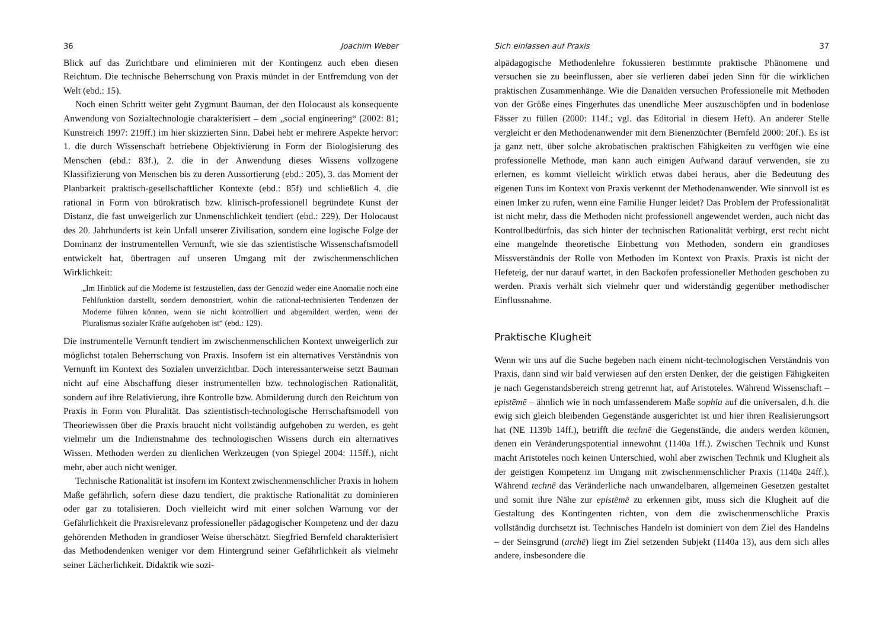36 Joachim Weber
Blick auf das Zurichtbare und eliminieren mit der Kontingenz auch eben diesen Reichtum. Die technische Beherrschung von Praxis mündet in der Entfremdung von der Welt (ebd.: 15).
Noch einen Schritt weiter geht Zygmunt Bauman, der den Holocaust als konsequente Anwendung von Sozialtechnologie charakterisiert – dem „social engineering“ (2002: 81; Kunstreich 1997: 219ff.) im hier skizzierten Sinn. Dabei hebt er mehrere Aspekte hervor: 1. die durch Wissenschaft betriebene Objektivierung in Form der Biologisierung des Menschen (ebd.: 83f.), 2. die in der Anwendung dieses Wissens vollzogene Klassifizierung von Menschen bis zu deren Aussortierung (ebd.: 205), 3. das Moment der Planbarkeit praktisch-gesellschaftlicher Kontexte (ebd.: 85f) und schließlich 4. die rational in Form von bürokratisch bzw. klinisch-professionell begründete Kunst der Distanz, die fast unweigerlich zur Unmenschlichkeit tendiert (ebd.: 229). Der Holocaust des 20. Jahrhunderts ist kein Unfall unserer Zivilisation, sondern eine logische Folge der Dominanz der instrumentellen Vernunft, wie sie das szientistische Wissenschaftsmodell entwickelt hat, übertragen auf unseren Umgang mit der zwischenmenschlichen Wirklichkeit:
„Im Hinblick auf die Moderne ist festzustellen, dass der Genozid weder eine Anomalie noch eine Fehlfunktion darstellt, sondern demonstriert, wohin die rational-technisierten Tendenzen der Moderne führen können, wenn sie nicht kontrolliert und abgemildert werden, wenn der Pluralismus sozialer Kräfte aufgehoben ist“ (ebd.: 129).
Die instrumentelle Vernunft tendiert im zwischenmenschlichen Kontext unweigerlich zur möglichst totalen Beherrschung von Praxis. Insofern ist ein alternatives Verständnis von Vernunft im Kontext des Sozialen unverzichtbar. Doch interessanterweise setzt Bauman nicht auf eine Abschaffung dieser instrumentellen bzw. technologischen Rationalität, sondern auf ihre Relativierung, ihre Kontrolle bzw. Abmilderung durch den Reichtum von Praxis in Form von Pluralität. Das szientistisch-technologische Herrschaftsmodell von Theoriewissen über die Praxis braucht nicht vollständig aufgehoben zu werden, es geht vielmehr um die Indienstnahme des technologischen Wissens durch ein alternatives Wissen. Methoden werden zu dienlichen Werkzeugen (von Spiegel 2004: 115ff.), nicht mehr, aber auch nicht weniger.
Technische Rationalität ist insofern im Kontext zwischenmenschlicher Praxis in hohem Maße gefährlich, sofern diese dazu tendiert, die praktische Rationalität zu dominieren oder gar zu totalisieren. Doch vielleicht wird mit einer solchen Warnung vor der Gefährlichkeit die Praxisrelevanz professioneller pädagogischer Kompetenz und der dazu gehörenden Methoden in grandioser Weise überschätzt. Siegfried Bernfeld charakterisiert das Methodendenken weniger vor dem Hintergrund seiner Gefährlichkeit als vielmehr seiner Lächerlichkeit. Didaktik wie sozi-
Sich einlassen auf Praxis 37
alpädagogische Methodenlehre fokussieren bestimmte praktische Phänomene und versuchen sie zu beeinflussen, aber sie verlieren dabei jeden Sinn für die wirklichen praktischen Zusammenhänge. Wie die Danaïden versuchen Professionelle mit Methoden von der Größe eines Fingerhutes das unendliche Meer auszuschöpfen und in bodenlose Fässer zu füllen (2000: 114f.; vgl. das Editorial in diesem Heft). An anderer Stelle vergleicht er den Methodenanwender mit dem Bienenzüchter (Bernfeld 2000: 20f.). Es ist ja ganz nett, über solche akrobatischen praktischen Fähigkeiten zu verfügen wie eine professionelle Methode, man kann auch einigen Aufwand darauf verwenden, sie zu erlernen, es kommt vielleicht wirklich etwas dabei heraus, aber die Bedeutung des eigenen Tuns im Kontext von Praxis verkennt der Methodenanwender. Wie sinnvoll ist es einen Imker zu rufen, wenn eine Familie Hunger leidet? Das Problem der Professionalität ist nicht mehr, dass die Methoden nicht professionell angewendet werden, auch nicht das Kontrollbedürfnis, das sich hinter der technischen Rationalität verbirgt, erst recht nicht eine mangelnde theoretische Einbettung von Methoden, sondern ein grandioses Missverständnis der Rolle von Methoden im Kontext von Praxis. Praxis ist nicht der Hefeteig, der nur darauf wartet, in den Backofen professioneller Methoden geschoben zu werden. Praxis verhält sich vielmehr quer und widerständig gegenüber methodischer Einflussnahme.
Praktische Klugheit
Wenn wir uns auf die Suche begeben nach einem nicht-technologischen Verständnis von Praxis, dann sind wir bald verwiesen auf den ersten Denker, der die geistigen Fähigkeiten je nach Gegenstandsbereich streng getrennt hat, auf Aristoteles. Während Wissenschaft – epistēmē – ähnlich wie in noch umfassenderem Maße sophia auf die universalen, d.h. die ewig sich gleich bleibenden Gegenstände ausgerichtet ist und hier ihren Realisierungsort hat (NE 1139b 14ff.), betrifft die technē die Gegenstände, die anders werden können, denen ein Veränderungspotential innewohnt (1140a 1ff.). Zwischen Technik und Kunst macht Aristoteles noch keinen Unterschied, wohl aber zwischen Technik und Klugheit als der geistigen Kompetenz im Umgang mit zwischenmenschlicher Praxis (1140a 24ff.). Während technē das Veränderliche nach unwandelbaren, allgemeinen Gesetzen gestaltet und somit ihre Nähe zur epistēmē zu erkennen gibt, muss sich die Klugheit auf die Gestaltung des Kontingenten richten, von dem die zwischenmenschliche Praxis vollständig durchsetzt ist. Technisches Handeln ist dominiert von dem Ziel des Handelns – der Seinsgrund (archē) liegt im Ziel setzenden Subjekt (1140a 13), aus dem sich alles andere, insbesondere die